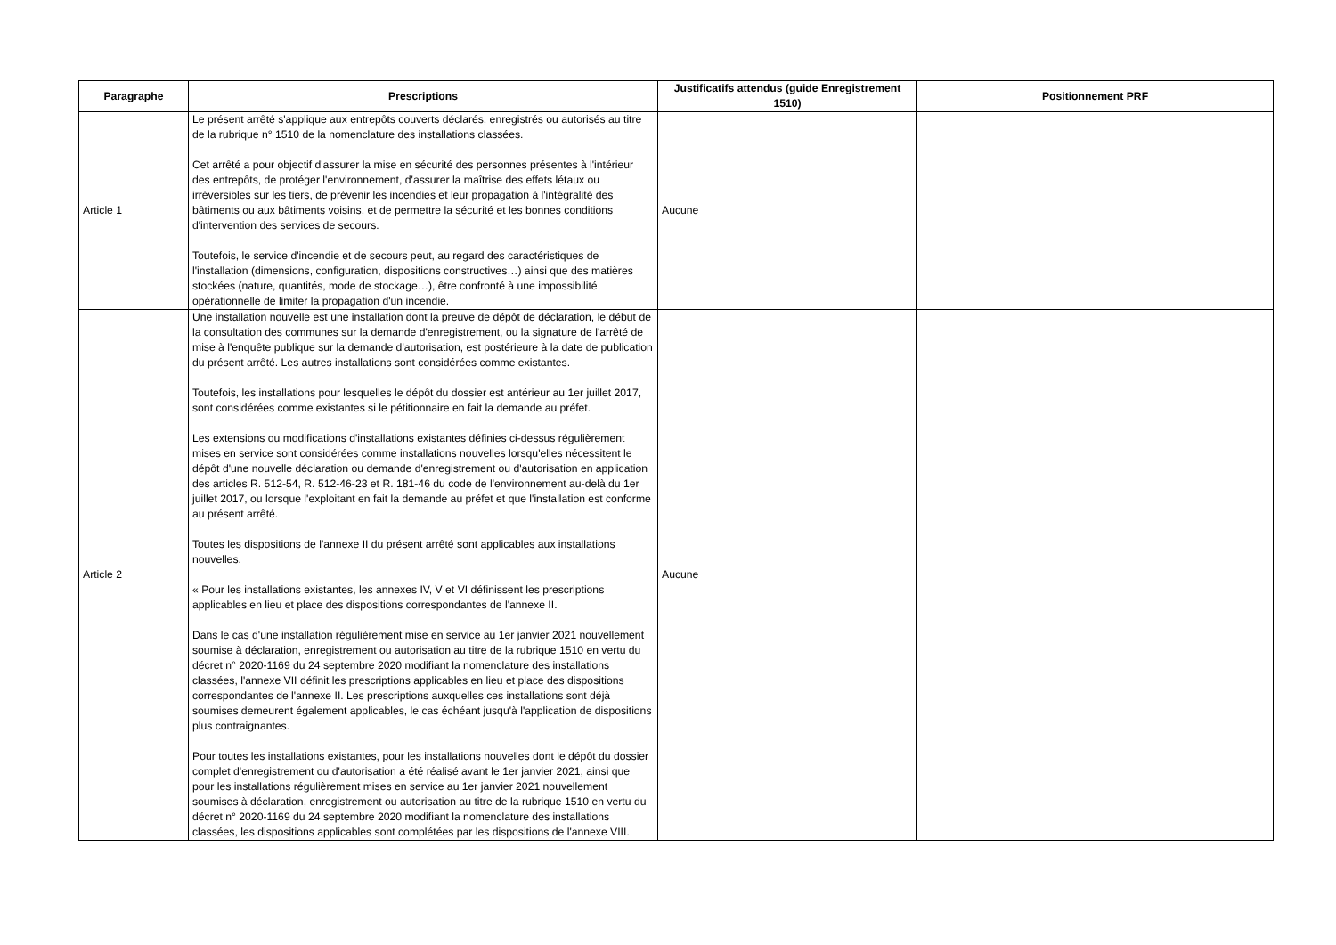| Paragraphe | Prescriptions | Justificatifs attendus (guide Enregistrement 1510) | Positionnement PRF |
| --- | --- | --- | --- |
| Article 1 | Le présent arrêté s'applique aux entrepôts couverts déclarés, enregistrés ou autorisés au titre de la rubrique n° 1510 de la nomenclature des installations classées. Cet arrêté a pour objectif d'assurer la mise en sécurité des personnes présentes à l'intérieur des entrepôts, de protéger l'environnement, d'assurer la maîtrise des effets létaux ou irréversibles sur les tiers, de prévenir les incendies et leur propagation à l'intégralité des bâtiments ou aux bâtiments voisins, et de permettre la sécurité et les bonnes conditions d'intervention des services de secours. Toutefois, le service d'incendie et de secours peut, au regard des caractéristiques de l'installation (dimensions, configuration, dispositions constructives…) ainsi que des matières stockées (nature, quantités, mode de stockage…), être confronté à une impossibilité opérationnelle de limiter la propagation d'un incendie. | Aucune | |
| Article 2 | Une installation nouvelle est une installation dont la preuve de dépôt de déclaration, le début de la consultation des communes sur la demande d'enregistrement, ou la signature de l'arrêté de mise à l'enquête publique sur la demande d'autorisation, est postérieure à la date de publication du présent arrêté. Les autres installations sont considérées comme existantes. Toutefois, les installations pour lesquelles le dépôt du dossier est antérieur au 1er juillet 2017, sont considérées comme existantes si le pétitionnaire en fait la demande au préfet. Les extensions ou modifications d'installations existantes définies ci-dessus régulièrement mises en service sont considérées comme installations nouvelles lorsqu'elles nécessitent le dépôt d'une nouvelle déclaration ou demande d'enregistrement ou d'autorisation en application des articles R. 512-54, R. 512-46-23 et R. 181-46 du code de l'environnement au-delà du 1er juillet 2017, ou lorsque l'exploitant en fait la demande au préfet et que l'installation est conforme au présent arrêté. Toutes les dispositions de l'annexe II du présent arrêté sont applicables aux installations nouvelles. « Pour les installations existantes, les annexes IV, V et VI définissent les prescriptions applicables en lieu et place des dispositions correspondantes de l'annexe II. Dans le cas d'une installation régulièrement mise en service au 1er janvier 2021 nouvellement soumise à déclaration, enregistrement ou autorisation au titre de la rubrique 1510 en vertu du décret n° 2020-1169 du 24 septembre 2020 modifiant la nomenclature des installations classées, l'annexe VII définit les prescriptions applicables en lieu et place des dispositions correspondantes de l'annexe II. Les prescriptions auxquelles ces installations sont déjà soumises demeurent également applicables, le cas échéant jusqu'à l'application de dispositions plus contraignantes. Pour toutes les installations existantes, pour les installations nouvelles dont le dépôt du dossier complet d'enregistrement ou d'autorisation a été réalisé avant le 1er janvier 2021, ainsi que pour les installations régulièrement mises en service au 1er janvier 2021 nouvellement soumises à déclaration, enregistrement ou autorisation au titre de la rubrique 1510 en vertu du décret n° 2020-1169 du 24 septembre 2020 modifiant la nomenclature des installations classées, les dispositions applicables sont complétées par les dispositions de l'annexe VIII. | Aucune | |